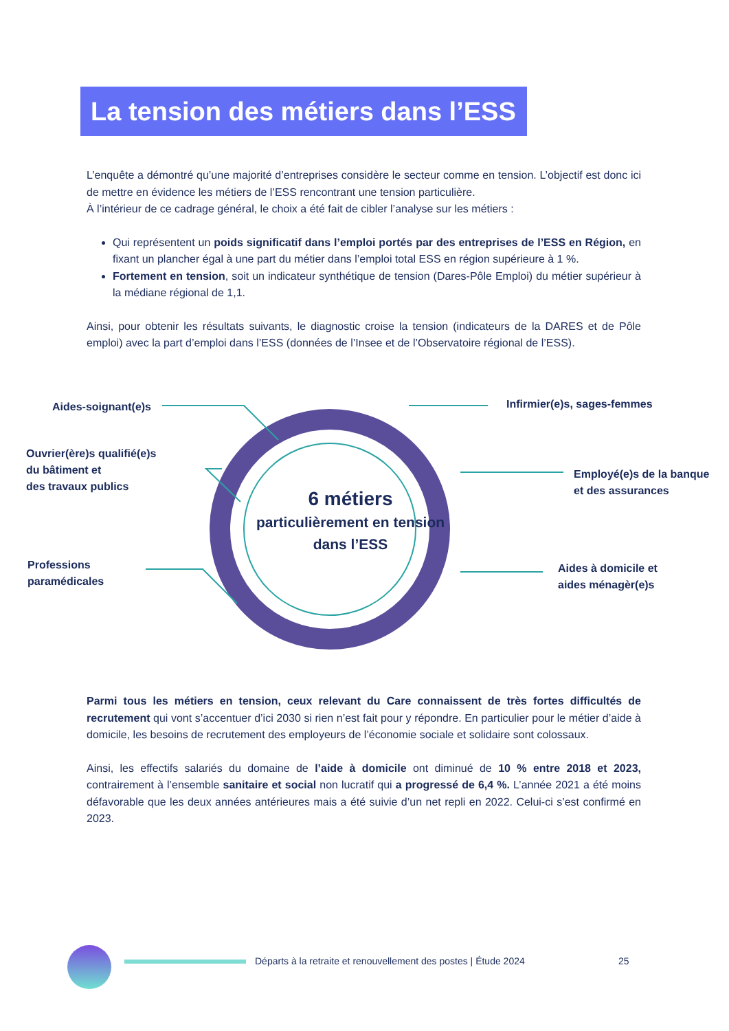La tension des métiers dans l’ESS
L’enquête a démontré qu’une majorité d’entreprises considère le secteur comme en tension. L’objectif est donc ici de mettre en évidence les métiers de l’ESS rencontrant une tension particulière.
À l’intérieur de ce cadrage général, le choix a été fait de cibler l’analyse sur les métiers :
Qui représentent un poids significatif dans l’emploi portés par des entreprises de l’ESS en Région, en fixant un plancher égal à une part du métier dans l’emploi total ESS en région supérieure à 1 %.
Fortement en tension, soit un indicateur synthétique de tension (Dares-Pôle Emploi) du métier supérieur à la médiane régional de 1,1.
Ainsi, pour obtenir les résultats suivants, le diagnostic croise la tension (indicateurs de la DARES et de Pôle emploi) avec la part d’emploi dans l’ESS (données de l’Insee et de l’Observatoire régional de l’ESS).
Aides-soignant(e)s Infirmier(e)s, sages-femmes
Ouvrier(ère)s qualifié(e)s
du bâtiment et
des travaux publics
Employé(e)s de la banque
et des assurances
Professions
paramédicales
Aides à domicile et
aides ménagèr(e)s
6 métiers
particulièrement en tension dans l’ESS
Parmi tous les métiers en tension, ceux relevant du Care connaissent de très fortes difficultés de recrutement qui vont s’accentuer d’ici 2030 si rien n’est fait pour y répondre. En particulier pour le métier d’aide à domicile, les besoins de recrutement des employeurs de l’économie sociale et solidaire sont colossaux.
Ainsi, les effectifs salariés du domaine de l’aide à domicile ont diminué de 10 % entre 2018 et 2023, contrairement à l’ensemble sanitaire et social non lucratif qui a progressé de 6,4 %. L’année 2021 a été moins défavorable que les deux années antérieures mais a été suivie d’un net repli en 2022. Celui-ci s’est confirmé en 2023.
Départs à la retraite et renouvellement des postes | Étude 2024
25